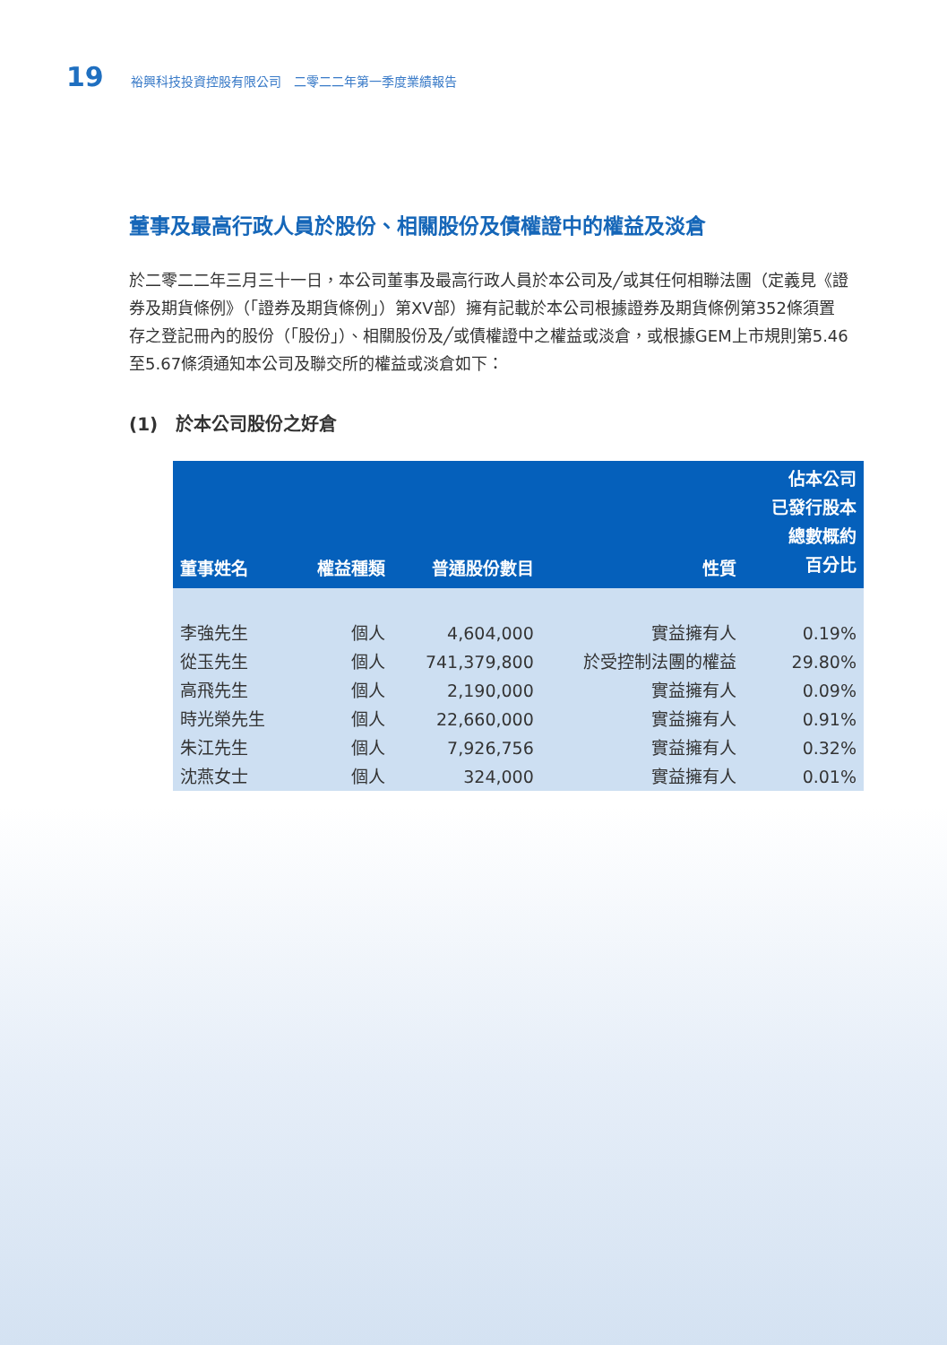19 裕興科技投資控股有限公司　二零二二年第一季度業績報告
董事及最高行政人員於股份、相關股份及債權證中的權益及淡倉
於二零二二年三月三十一日，本公司董事及最高行政人員於本公司及╱或其任何相聯法團（定義見《證券及期貨條例》（「證券及期貨條例」）第XV部）擁有記載於本公司根據證券及期貨條例第352條須置存之登記冊內的股份（「股份」）、相關股份及╱或債權證中之權益或淡倉，或根據GEM上市規則第5.46至5.67條須通知本公司及聯交所的權益或淡倉如下：
(1)　於本公司股份之好倉
| 董事姓名 | 權益種類 | 普通股份數目 | 性質 | 佔本公司 已發行股本 總數概約 百分比 |
| --- | --- | --- | --- | --- |
| 李強先生 | 個人 | 4,604,000 | 實益擁有人 | 0.19% |
| 從玉先生 | 個人 | 741,379,800 | 於受控制法團的權益 | 29.80% |
| 高飛先生 | 個人 | 2,190,000 | 實益擁有人 | 0.09% |
| 時光榮先生 | 個人 | 22,660,000 | 實益擁有人 | 0.91% |
| 朱江先生 | 個人 | 7,926,756 | 實益擁有人 | 0.32% |
| 沈燕女士 | 個人 | 324,000 | 實益擁有人 | 0.01% |